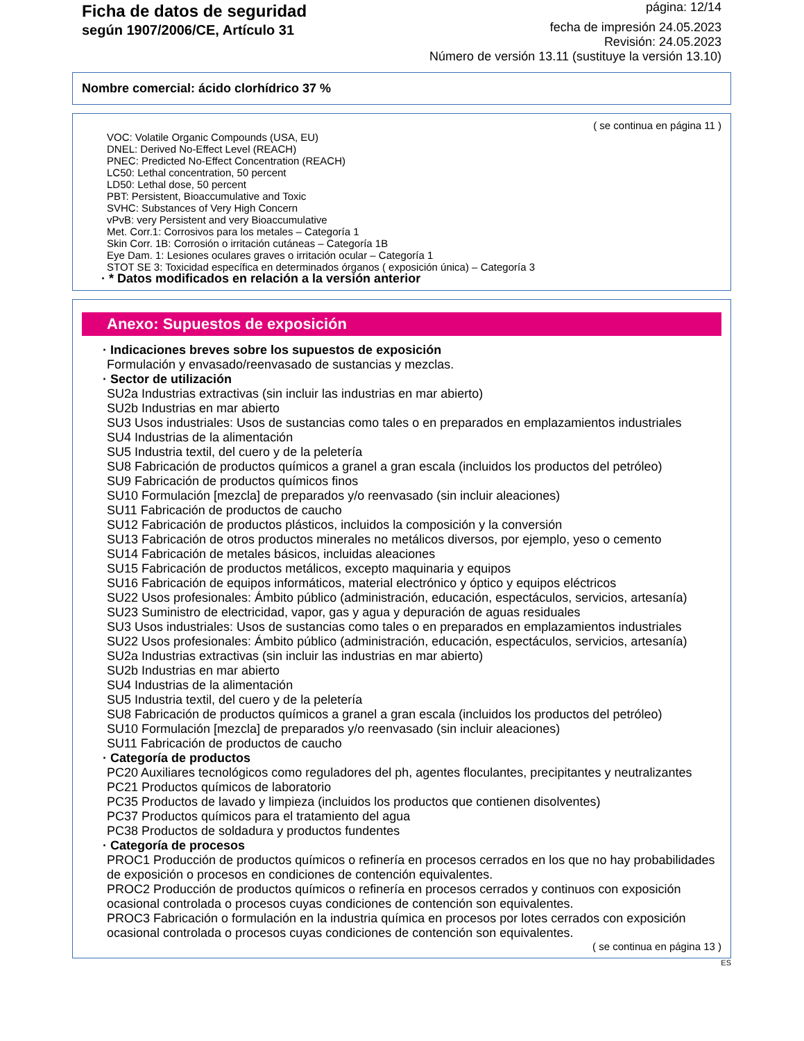Ficha de datos de seguridad
según 1907/2006/CE, Artículo 31
página: 12/14
fecha de impresión 24.05.2023
Revisión: 24.05.2023
Número de versión 13.11 (sustituye la versión 13.10)
Nombre comercial: ácido clorhídrico 37 %
( se continua en página 11 )
VOC: Volatile Organic Compounds (USA, EU)
DNEL: Derived No-Effect Level (REACH)
PNEC: Predicted No-Effect Concentration (REACH)
LC50: Lethal concentration, 50 percent
LD50: Lethal dose, 50 percent
PBT: Persistent, Bioaccumulative and Toxic
SVHC: Substances of Very High Concern
vPvB: very Persistent and very Bioaccumulative
Met. Corr.1: Corrosivos para los metales – Categoría 1
Skin Corr. 1B: Corrosión o irritación cutáneas – Categoría 1B
Eye Dam. 1: Lesiones oculares graves o irritación ocular – Categoría 1
STOT SE 3: Toxicidad específica en determinados órganos ( exposición única) – Categoría 3
· * Datos modificados en relación a la versión anterior
Anexo: Supuestos de exposición
· Indicaciones breves sobre los supuestos de exposición
Formulación y envasado/reenvasado de sustancias y mezclas.
· Sector de utilización
SU2a Industrias extractivas (sin incluir las industrias en mar abierto)
SU2b Industrias en mar abierto
SU3 Usos industriales: Usos de sustancias como tales o en preparados en emplazamientos industriales
SU4 Industrias de la alimentación
SU5 Industria textil, del cuero y de la peletería
SU8 Fabricación de productos químicos a granel a gran escala (incluidos los productos del petróleo)
SU9 Fabricación de productos químicos finos
SU10 Formulación [mezcla] de preparados y/o reenvasado (sin incluir aleaciones)
SU11 Fabricación de productos de caucho
SU12 Fabricación de productos plásticos, incluidos la composición y la conversión
SU13 Fabricación de otros productos minerales no metálicos diversos, por ejemplo, yeso o cemento
SU14 Fabricación de metales básicos, incluidas aleaciones
SU15 Fabricación de productos metálicos, excepto maquinaria y equipos
SU16 Fabricación de equipos informáticos, material electrónico y óptico y equipos eléctricos
SU22 Usos profesionales: Ámbito público (administración, educación, espectáculos, servicios, artesanía)
SU23 Suministro de electricidad, vapor, gas y agua y depuración de aguas residuales
SU3 Usos industriales: Usos de sustancias como tales o en preparados en emplazamientos industriales
SU22 Usos profesionales: Ámbito público (administración, educación, espectáculos, servicios, artesanía)
SU2a Industrias extractivas (sin incluir las industrias en mar abierto)
SU2b Industrias en mar abierto
SU4 Industrias de la alimentación
SU5 Industria textil, del cuero y de la peletería
SU8 Fabricación de productos químicos a granel a gran escala (incluidos los productos del petróleo)
SU10 Formulación [mezcla] de preparados y/o reenvasado (sin incluir aleaciones)
SU11 Fabricación de productos de caucho
· Categoría de productos
PC20 Auxiliares tecnológicos como reguladores del ph, agentes floculantes, precipitantes y neutralizantes
PC21 Productos químicos de laboratorio
PC35 Productos de lavado y limpieza (incluidos los productos que contienen disolventes)
PC37 Productos químicos para el tratamiento del agua
PC38 Productos de soldadura y productos fundentes
· Categoría de procesos
PROC1 Producción de productos químicos o refinería en procesos cerrados en los que no hay probabilidades de exposición o procesos en condiciones de contención equivalentes.
PROC2 Producción de productos químicos o refinería en procesos cerrados y continuos con exposición ocasional controlada o procesos cuyas condiciones de contención son equivalentes.
PROC3 Fabricación o formulación en la industria química en procesos por lotes cerrados con exposición ocasional controlada o procesos cuyas condiciones de contención son equivalentes.
( se continua en página 13 )
ES